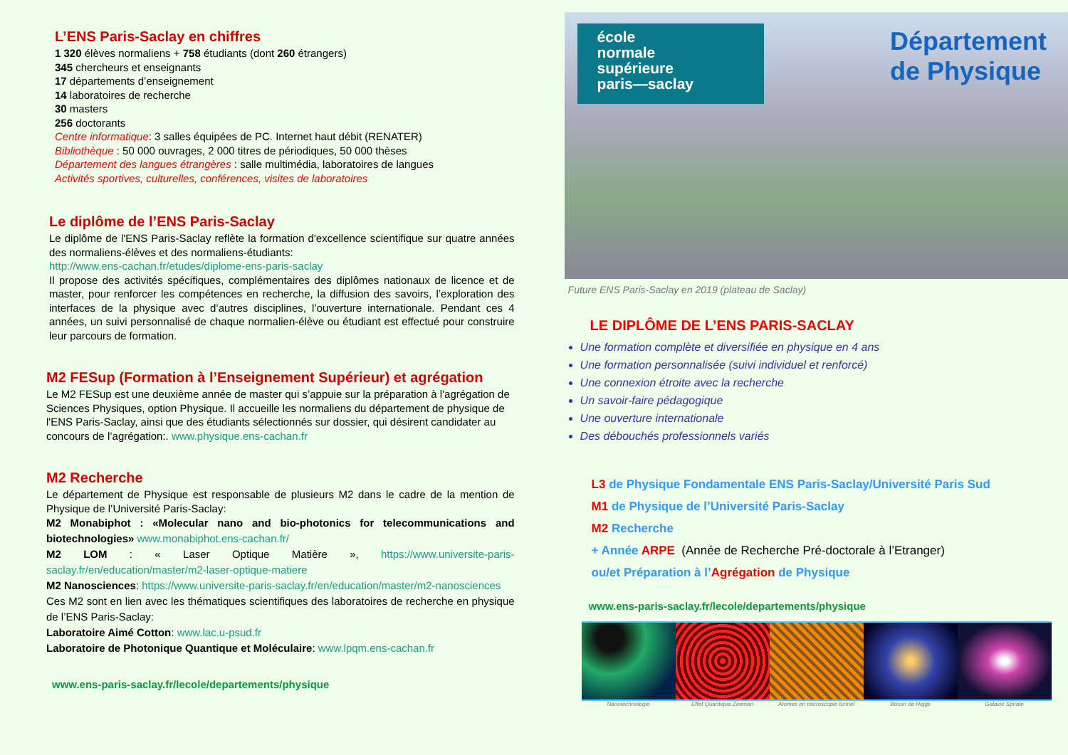L’ENS Paris-Saclay en chiffres
1 320 élèves normaliens + 758 étudiants (dont 260 étrangers)
345 chercheurs et enseignants
17 départements d’enseignement
14 laboratoires de recherche
30 masters
256 doctorants
Centre informatique: 3 salles équipées de PC. Internet haut débit (RENATER)
Bibliothèque : 50 000 ouvrages, 2 000 titres de périodiques, 50 000 thèses
Département des langues étrangères : salle multimédia, laboratoires de langues
Activités sportives, culturelles, conférences, visites de laboratoires
Le diplôme de l’ENS Paris-Saclay
Le diplôme de l'ENS Paris-Saclay reflète la formation d'excellence scientifique sur quatre années des normaliens-élèves et des normaliens-étudiants:
http://www.ens-cachan.fr/etudes/diplome-ens-paris-saclay
Il propose des activités spécifiques, complémentaires des diplômes nationaux de licence et de master, pour renforcer les compétences en recherche, la diffusion des savoirs, l’exploration des interfaces de la physique avec d’autres disciplines, l’ouverture internationale. Pendant ces 4 années, un suivi personnalisé de chaque normalien-élève ou étudiant est effectué pour construire leur parcours de formation.
M2 FESup (Formation à l’Enseignement Supérieur) et agrégation
Le M2 FESup est une deuxième année de master qui s’appuie sur la préparation à l'agrégation de Sciences Physiques, option Physique. Il accueille les normaliens du département de physique de l'ENS Paris-Saclay, ainsi que des étudiants sélectionnés sur dossier, qui désirent candidater au concours de l’agrégation:. www.physique.ens-cachan.fr
M2 Recherche
Le département de Physique est responsable de plusieurs M2 dans le cadre de la mention de Physique de l’Université Paris-Saclay:
M2 Monabiphot : «Molecular nano and bio-photonics for telecommunications and biotechnologies» www.monabiphot.ens-cachan.fr/
M2 LOM : « Laser Optique Matière », https://www.universite-paris-saclay.fr/en/education/master/m2-laser-optique-matiere
M2 Nanosciences: https://www.universite-paris-saclay.fr/en/education/master/m2-nanosciences
Ces M2 sont en lien avec les thématiques scientifiques des laboratoires de recherche en physique de l’ENS Paris-Saclay:
Laboratoire Aimé Cotton: www.lac.u-psud.fr
Laboratoire de Photonique Quantique et Moléculaire: www.lpqm.ens-cachan.fr
www.ens-paris-saclay.fr/lecole/departements/physique
école
normale
supérieure
paris—saclay
Département
de Physique
Future ENS Paris-Saclay en 2019 (plateau de Saclay)
LE DIPLÔME DE L’ENS PARIS-SACLAY
Une formation complète et diversifiée en physique en 4 ans
Une formation personnalisée (suivi individuel et renforcé)
Une connexion étroite avec la recherche
Un savoir-faire pédagogique
Une ouverture internationale
Des débouchés professionnels variés
L3 de Physique Fondamentale ENS Paris-Saclay/Université Paris Sud
M1 de Physique de l’Université Paris-Saclay
M2 Recherche
+ Année ARPE (Année de Recherche Pré-doctorale à l’Etranger)
ou/et Préparation à l’Agrégation de Physique
www.ens-paris-saclay.fr/lecole/departements/physique
Nanotechnologie Effet Quantique Zeeman Atomes en microscopie tunnel Boson de Higgs Galaxie Spirale